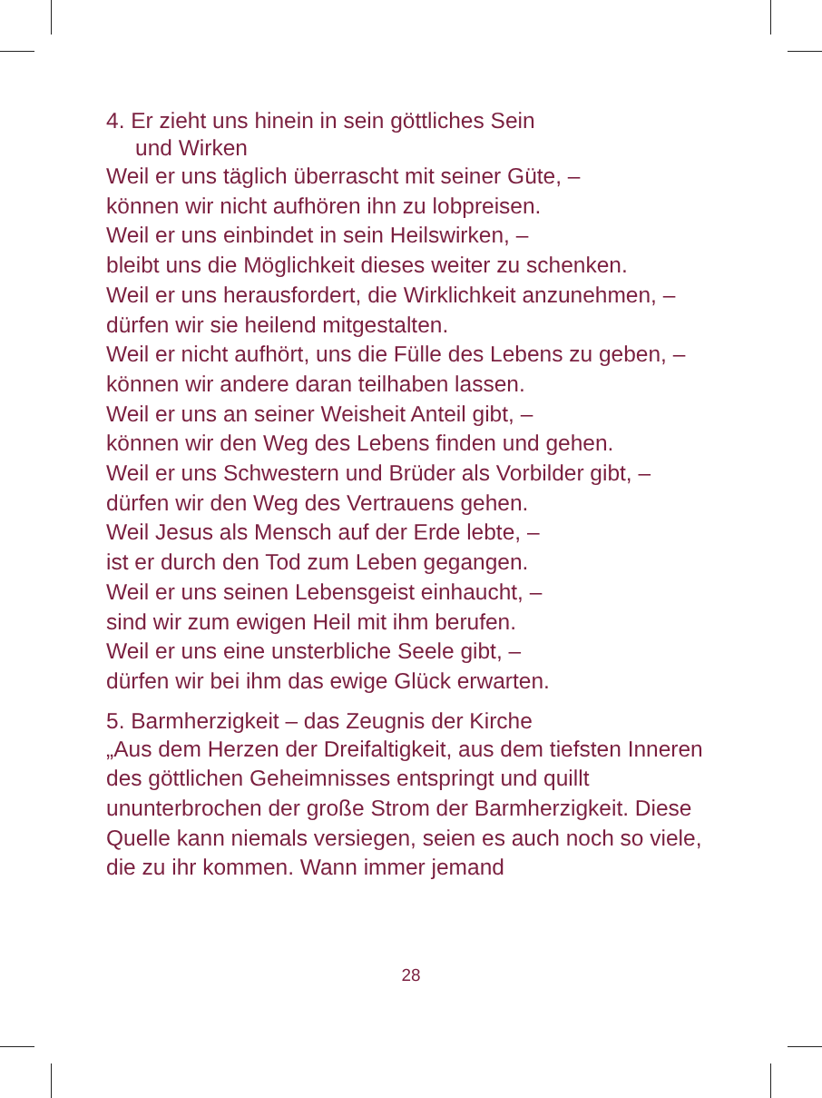4. Er zieht uns hinein in sein göttliches Sein
und Wirken
Weil er uns täglich überrascht mit seiner Güte, –
können wir nicht aufhören ihn zu lobpreisen.
Weil er uns einbindet in sein Heilswirken, –
bleibt uns die Möglichkeit dieses weiter zu schenken.
Weil er uns herausfordert, die Wirklichkeit anzunehmen, –
dürfen wir sie heilend mitgestalten.
Weil er nicht aufhört, uns die Fülle des Lebens zu geben, –
können wir andere daran teilhaben lassen.
Weil er uns an seiner Weisheit Anteil gibt, –
können wir den Weg des Lebens finden und gehen.
Weil er uns Schwestern und Brüder als Vorbilder gibt, –
dürfen wir den Weg des Vertrauens gehen.
Weil Jesus als Mensch auf der Erde lebte, –
ist er durch den Tod zum Leben gegangen.
Weil er uns seinen Lebensgeist einhaucht, –
sind wir zum ewigen Heil mit ihm berufen.
Weil er uns eine unsterbliche Seele gibt, –
dürfen wir bei ihm das ewige Glück erwarten.
5. Barmherzigkeit – das Zeugnis der Kirche
„Aus dem Herzen der Dreifaltigkeit, aus dem tiefsten Inneren des göttlichen Geheimnisses entspringt und quillt ununterbrochen der große Strom der Barmherzig­keit. Diese Quelle kann niemals versiegen, seien es auch noch so viele, die zu ihr kommen. Wann immer jemand
28